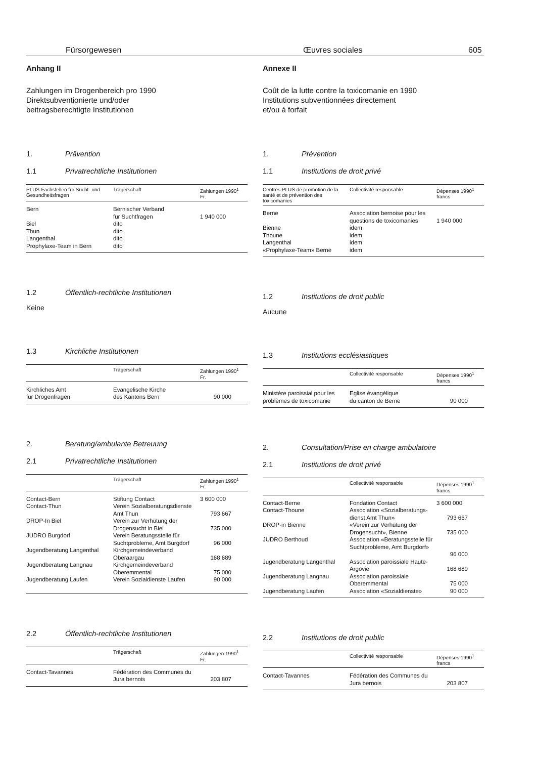Fürsorgewesen Œuvres sociales 605
Anhang II
Zahlungen im Drogenbereich pro 1990
Direktsubventionierte und/oder
beitragsberechtigte Institutionen
1. Prävention
1.1 Privatrechtliche Institutionen
| PLUS-Fachstellen für Sucht- und Gesundheitsfragen | Trägerschaft | Zahlungen 1990<sup>1</sup> Fr. |
| --- | --- | --- |
| Bern | Bernischer Verband für Suchtfragen | 1 940 000 |
| Biel | dito | |
| Thun | dito | |
| Langenthal | dito | |
| Prophylaxe-Team in Bern | dito | |
1.2 Öffentlich-rechtliche Institutionen
Keine
1.3 Kirchliche Institutionen
| | Trägerschaft | Zahlungen 1990<sup>1</sup> Fr. |
| --- | --- | --- |
| Kirchliches Amt für Drogenfragen | Evangelische Kirche des Kantons Bern | 90 000 |
2. Beratung/ambulante Betreuung
2.1 Privatrechtliche Institutionen
| | Trägerschaft | Zahlungen 1990<sup>1</sup> Fr. |
| --- | --- | --- |
| Contact-Bern | Stiftung Contact | 3 600 000 |
| Contact-Thun | Verein Sozialberatungsdienste Amt Thun | 793 667 |
| DROP-In Biel | Verein zur Verhütung der Drogensucht in Biel | 735 000 |
| JUDRO Burgdorf | Verein Beratungsstelle für Suchtprobleme, Amt Burgdorf | 96 000 |
| Jugendberatung Langenthal | Kirchgemeindeverband Oberaargau | 168 689 |
| Jugendberatung Langnau | Kirchgemeindeverband Oberemmental | 75 000 |
| Jugendberatung Laufen | Verein Sozialdienste Laufen | 90 000 |
2.2 Öffentlich-rechtliche Institutionen
| | Trägerschaft | Zahlungen 1990<sup>1</sup> Fr. |
| --- | --- | --- |
| Contact-Tavannes | Fédération des Communes du Jura bernois | 203 807 |
Annexe II
Coût de la lutte contre la toxicomanie en 1990
Institutions subventionnées directement
et/ou à forfait
1. Prévention
1.1 Institutions de droit privé
| Centres PLUS de promotion de la santé et de prévention des toxicomanies | Collectivité responsable | Dépenses 1990<sup>1</sup> francs |
| --- | --- | --- |
| Berne | Association bernoise pour les questions de toxicomanies | 1 940 000 |
| Bienne | idem | |
| Thoune | idem | |
| Langenthal | idem | |
| «Prophylaxe-Team» Berne | idem | |
1.2 Institutions de droit public
Aucune
1.3 Institutions ecclésiastiques
| | Collectivité responsable | Dépenses 1990<sup>1</sup> francs |
| --- | --- | --- |
| Ministère paroissial pour les problèmes de toxicomanie | Eglise évangélique du canton de Berne | 90 000 |
2. Consultation/Prise en charge ambulatoire
2.1 Institutions de droit privé
| | Collectivité responsable | Dépenses 1990<sup>1</sup> francs |
| --- | --- | --- |
| Contact-Berne | Fondation Contact | 3 600 000 |
| Contact-Thoune | Association «Sozialberatungs-dienst Amt Thun» | 793 667 |
| DROP-in Bienne | «Verein zur Verhütung der Drogensucht», Bienne | 735 000 |
| JUDRO Berthoud | Association «Beratungsstelle für Suchtprobleme, Amt Burgdorf» | 96 000 |
| Jugendberatung Langenthal | Association paroissiale Haute-Argovie | 168 689 |
| Jugendberatung Langnau | Association paroissiale Oberemmental | 75 000 |
| Jugendberatung Laufen | Association «Sozialdienste» | 90 000 |
2.2 Institutions de droit public
| | Collectivité responsable | Dépenses 1990<sup>1</sup> francs |
| --- | --- | --- |
| Contact-Tavannes | Fédération des Communes du Jura bernois | 203 807 |